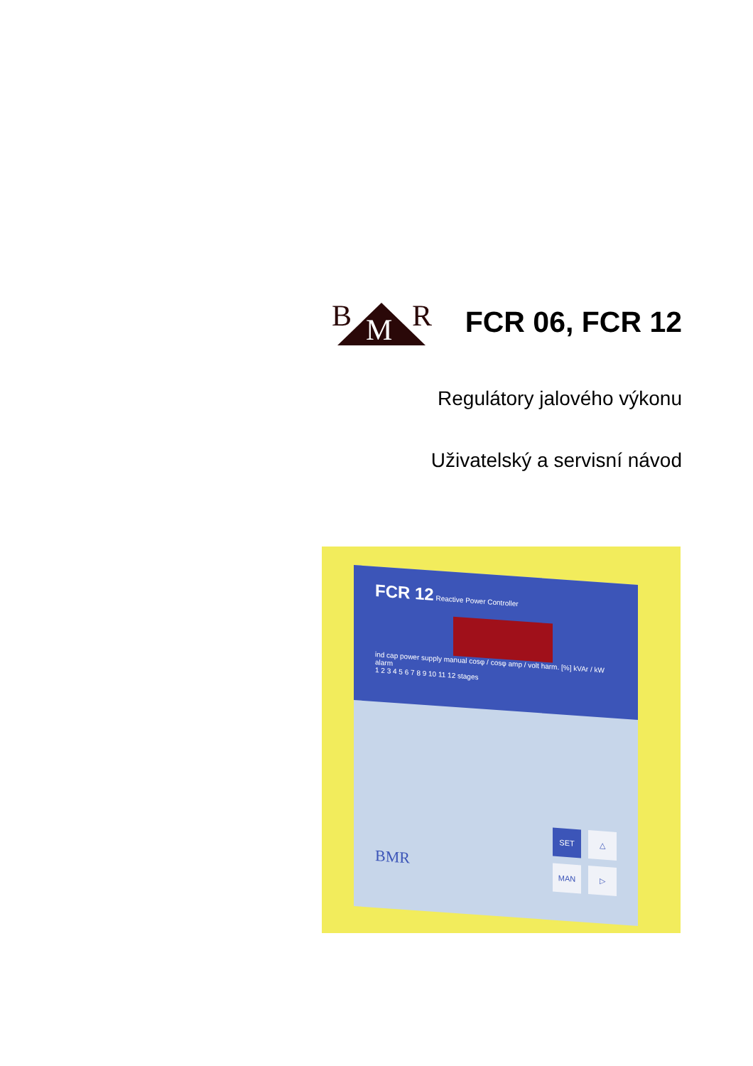B M R
FCR 06, FCR 12
Regulátory jalového výkonu
Uživatelský a servisní návod
FCR 12 Reactive Power Controller
ind cap power supply manual cosφ / cosφ amp / volt harm. [%] kVAr / kW alarm
1 2 3 4 5 6 7 8 9 10 11 12 stages
BMR
SET
△
MAN
▷